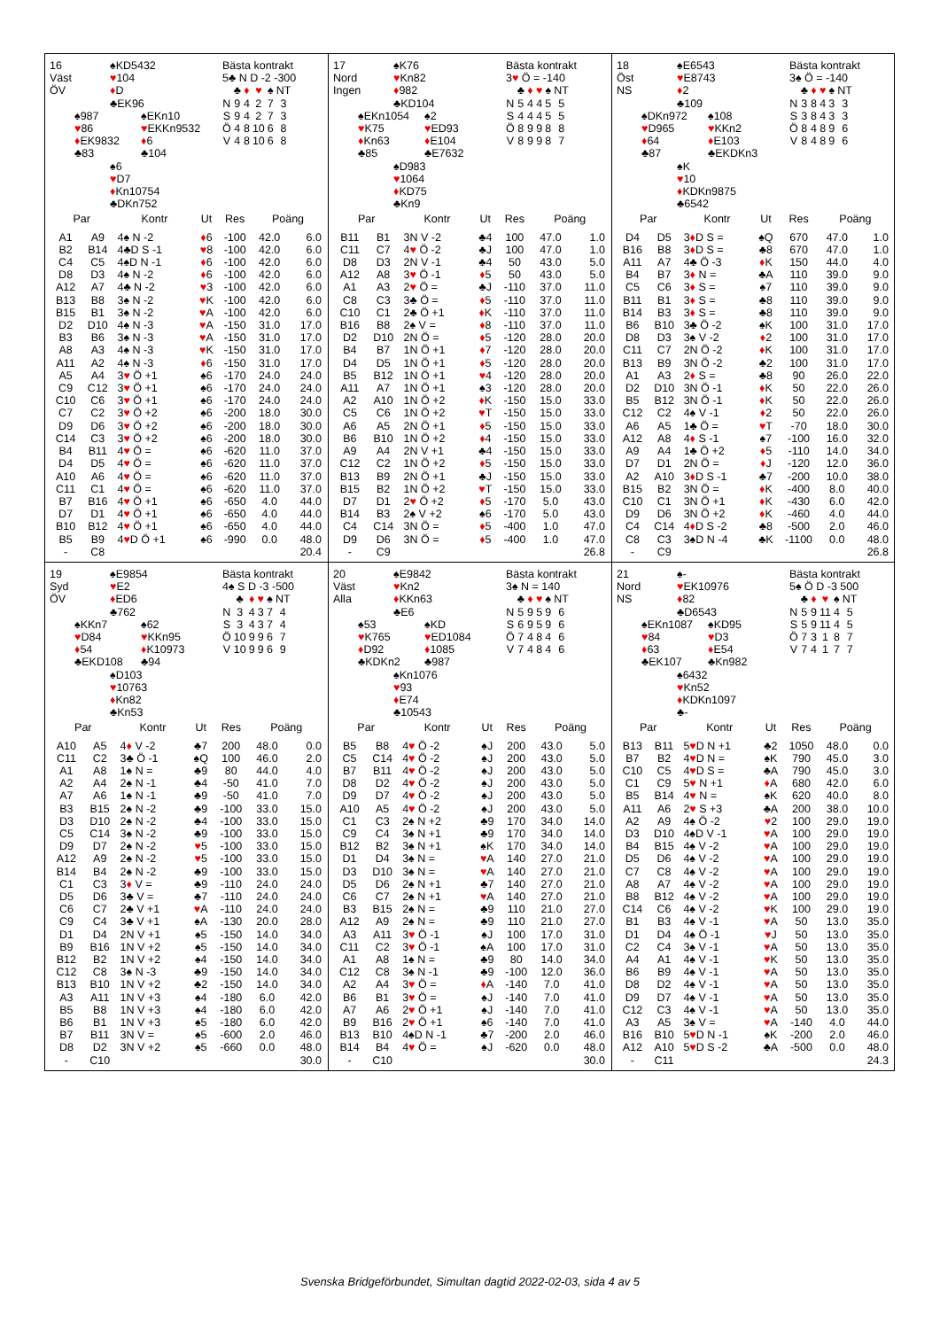16
Väst
ÖV
♠KD5432
♥104
♦D
♣EK96
♠987
♥86
♦EK9832
♣83
♠EKn10
♥EKKn9532
♦6
♣104
♠6
♥D7
♦Kn10754
♣DKn752
Bästa kontrakt
5♣ N D -2 -300
| | ♣ | ♦ | ♥ | ♠ | NT |
| N | 9 | 4 | 2 | 7 | 3 |
| S | 9 | 4 | 2 | 7 | 3 |
| Ö | 4 | 8 | 10 | 6 | 8 |
| V | 4 | 8 | 10 | 6 | 8 |
| Par | | Kontr | Ut | Res | Poäng | |
| --- | --- | --- | --- | --- | --- | --- |
| A1 | A9 | 4♠ N -2 | ♦ 6 | -100 | 42.0 | 6.0 |
| B2 | B14 | 4♣D S -1 | ♥ 8 | -100 | 42.0 | 6.0 |
| C4 | C5 | 4♠D N -1 | ♦ 6 | -100 | 42.0 | 6.0 |
| D8 | D3 | 4♠ N -2 | ♦ 6 | -100 | 42.0 | 6.0 |
| A12 | A7 | 4♣ N -2 | ♥ 3 | -100 | 42.0 | 6.0 |
| B13 | B8 | 3♠ N -2 | ♥ K | -100 | 42.0 | 6.0 |
| B15 | B1 | 3♠ N -2 | ♥ A | -100 | 42.0 | 6.0 |
| D2 | D10 | 4♠ N -3 | ♥ A | -150 | 31.0 | 17.0 |
| B3 | B6 | 3♠ N -3 | ♥ A | -150 | 31.0 | 17.0 |
| A8 | A3 | 4♠ N -3 | ♥ K | -150 | 31.0 | 17.0 |
| A11 | A2 | 4♠ N -3 | ♦ 6 | -150 | 31.0 | 17.0 |
| A5 | A4 | 3 ♥ Ö +1 | ♠6 | -170 | 24.0 | 24.0 |
| C9 | C12 | 3 ♥ Ö +1 | ♠6 | -170 | 24.0 | 24.0 |
| C10 | C6 | 3 ♥ Ö +1 | ♠6 | -170 | 24.0 | 24.0 |
| C7 | C2 | 3 ♥ Ö +2 | ♠6 | -200 | 18.0 | 30.0 |
| D9 | D6 | 3 ♥ Ö +2 | ♠6 | -200 | 18.0 | 30.0 |
| C14 | C3 | 3 ♥ Ö +2 | ♠6 | -200 | 18.0 | 30.0 |
| B4 | B11 | 4 ♥ Ö = | ♠6 | -620 | 11.0 | 37.0 |
| D4 | D5 | 4 ♥ Ö = | ♠6 | -620 | 11.0 | 37.0 |
| A10 | A6 | 4 ♥ Ö = | ♠6 | -620 | 11.0 | 37.0 |
| C11 | C1 | 4 ♥ Ö = | ♠6 | -620 | 11.0 | 37.0 |
| B7 | B16 | 4 ♥ Ö +1 | ♠6 | -650 | 4.0 | 44.0 |
| D7 | D1 | 4 ♥ Ö +1 | ♠6 | -650 | 4.0 | 44.0 |
| B10 | B12 | 4 ♥ Ö +1 | ♠6 | -650 | 4.0 | 44.0 |
| B5 | B9 | 4 ♥ D Ö +1 | ♠6 | -990 | 0.0 | 48.0 |
| - | C8 | | | | | 20.4 |
17
Nord
Ingen
♠K76
♥Kn82
♦982
♣KD104
♠EKn1054
♥K75
♦Kn63
♣85
♠2
♥ED93
♦E104
♣E7632
♠D983
♥1064
♦KD75
♣Kn9
Bästa kontrakt
3♥ Ö = -140
| | ♣ | ♦ | ♥ | ♠ | NT |
| N | 5 | 4 | 4 | 5 | 5 |
| S | 4 | 4 | 4 | 5 | 5 |
| Ö | 8 | 9 | 9 | 8 | 8 |
| V | 8 | 9 | 9 | 8 | 7 |
| Par | | Kontr | Ut | Res | Poäng | |
| --- | --- | --- | --- | --- | --- | --- |
| B11 | B1 | 3N V -2 | ♣4 | 100 | 47.0 | 1.0 |
| C11 | C7 | 4 ♥ Ö -2 | ♣J | 100 | 47.0 | 1.0 |
| D8 | D3 | 2N V -1 | ♣4 | 50 | 43.0 | 5.0 |
| A12 | A8 | 3 ♥ Ö -1 | ♦ 5 | 50 | 43.0 | 5.0 |
| A1 | A3 | 2 ♥ Ö = | ♣J | -110 | 37.0 | 11.0 |
| C8 | C3 | 3♣ Ö = | ♦ 5 | -110 | 37.0 | 11.0 |
| C10 | C1 | 2♣ Ö +1 | ♦ K | -110 | 37.0 | 11.0 |
| B16 | B8 | 2♠ V = | ♦ 8 | -110 | 37.0 | 11.0 |
| D2 | D10 | 2N Ö = | ♦ 5 | -120 | 28.0 | 20.0 |
| B4 | B7 | 1N Ö +1 | ♦ 7 | -120 | 28.0 | 20.0 |
| D4 | D5 | 1N Ö +1 | ♦ 5 | -120 | 28.0 | 20.0 |
| B5 | B12 | 1N Ö +1 | ♥ 4 | -120 | 28.0 | 20.0 |
| A11 | A7 | 1N Ö +1 | ♠3 | -120 | 28.0 | 20.0 |
| A2 | A10 | 1N Ö +2 | ♦ K | -150 | 15.0 | 33.0 |
| C5 | C6 | 1N Ö +2 | ♥ T | -150 | 15.0 | 33.0 |
| A6 | A5 | 2N Ö +1 | ♦ 5 | -150 | 15.0 | 33.0 |
| B6 | B10 | 1N Ö +2 | ♦ 4 | -150 | 15.0 | 33.0 |
| A9 | A4 | 2N V +1 | ♣4 | -150 | 15.0 | 33.0 |
| C12 | C2 | 1N Ö +2 | ♦ 5 | -150 | 15.0 | 33.0 |
| B13 | B9 | 2N Ö +1 | ♣J | -150 | 15.0 | 33.0 |
| B15 | B2 | 1N Ö +2 | ♥ T | -150 | 15.0 | 33.0 |
| D7 | D1 | 2 ♥ Ö +2 | ♦ 5 | -170 | 5.0 | 43.0 |
| B14 | B3 | 2♠ V +2 | ♠6 | -170 | 5.0 | 43.0 |
| C4 | C14 | 3N Ö = | ♦ 5 | -400 | 1.0 | 47.0 |
| D9 | D6 | 3N Ö = | ♦ 5 | -400 | 1.0 | 47.0 |
| - | C9 | | | | | 26.8 |
18
Öst
NS
♠E6543
♥E8743
♦2
♣109
♠DKn972
♥D965
♦64
♣87
♠108
♥KKn2
♦E103
♣EKDKn3
♠K
♥10
♦KDKn9875
♣6542
Bästa kontrakt
3♠ Ö = -140
| | ♣ | ♦ | ♥ | ♠ | NT |
| N | 3 | 8 | 4 | 3 | 3 |
| S | 3 | 8 | 4 | 3 | 3 |
| Ö | 8 | 4 | 8 | 9 | 6 |
| V | 8 | 4 | 8 | 9 | 6 |
| Par | | Kontr | Ut | Res | Poäng | |
| --- | --- | --- | --- | --- | --- | --- |
| D4 | D5 | 3 ♦ D S = | ♠Q | 670 | 47.0 | 1.0 |
| B16 | B8 | 3 ♦ D S = | ♣8 | 670 | 47.0 | 1.0 |
| A11 | A7 | 4♣ Ö -3 | ♦ K | 150 | 44.0 | 4.0 |
| B4 | B7 | 3 ♦ N = | ♣A | 110 | 39.0 | 9.0 |
| C5 | C6 | 3 ♦ S = | ♠7 | 110 | 39.0 | 9.0 |
| B11 | B1 | 3 ♦ S = | ♣8 | 110 | 39.0 | 9.0 |
| B14 | B3 | 3 ♦ S = | ♣8 | 110 | 39.0 | 9.0 |
| B6 | B10 | 3♣ Ö -2 | ♠K | 100 | 31.0 | 17.0 |
| D8 | D3 | 3♠ V -2 | ♦ 2 | 100 | 31.0 | 17.0 |
| C11 | C7 | 2N Ö -2 | ♦ K | 100 | 31.0 | 17.0 |
| B13 | B9 | 3N Ö -2 | ♣2 | 100 | 31.0 | 17.0 |
| A1 | A3 | 2 ♦ S = | ♣8 | 90 | 26.0 | 22.0 |
| D2 | D10 | 3N Ö -1 | ♦ K | 50 | 22.0 | 26.0 |
| B5 | B12 | 3N Ö -1 | ♦ K | 50 | 22.0 | 26.0 |
| C12 | C2 | 4♠ V -1 | ♦ 2 | 50 | 22.0 | 26.0 |
| A6 | A5 | 1♣ Ö = | ♥ T | -70 | 18.0 | 30.0 |
| A12 | A8 | 4 ♦ S -1 | ♠7 | -100 | 16.0 | 32.0 |
| A9 | A4 | 1♣ Ö +2 | ♦ 5 | -110 | 14.0 | 34.0 |
| D7 | D1 | 2N Ö = | ♦ J | -120 | 12.0 | 36.0 |
| A2 | A10 | 3 ♦ D S -1 | ♣7 | -200 | 10.0 | 38.0 |
| B15 | B2 | 3N Ö = | ♦ K | -400 | 8.0 | 40.0 |
| C10 | C1 | 3N Ö +1 | ♦ K | -430 | 6.0 | 42.0 |
| D9 | D6 | 3N Ö +2 | ♦ K | -460 | 4.0 | 44.0 |
| C4 | C14 | 4 ♦ D S -2 | ♣8 | -500 | 2.0 | 46.0 |
| C8 | C3 | 3♠D N -4 | ♣K | -1100 | 0.0 | 48.0 |
| - | C9 | | | | | 26.8 |
19
Syd
ÖV
♠E9854
♥E2
♦ED6
♣762
♠KKn7
♥D84
♦54
♣EKD108
♠62
♥KKn95
♦K10973
♣94
♠D103
♥10763
♦Kn82
♣Kn53
Bästa kontrakt
4♠ S D -3 -500
| | ♣ | ♦ | ♥ | ♠ | NT |
| N | 3 | 4 | 3 | 7 | 4 |
| S | 3 | 4 | 3 | 7 | 4 |
| Ö | 10 | 9 | 9 | 6 | 7 |
| V | 10 | 9 | 9 | 6 | 9 |
| Par | | Kontr | Ut | Res | Poäng | |
| --- | --- | --- | --- | --- | --- | --- |
| A10 | A5 | 4 ♦ V -2 | ♣7 | 200 | 48.0 | 0.0 |
| C11 | C2 | 3♣ Ö -1 | ♠Q | 100 | 46.0 | 2.0 |
| A1 | A8 | 1♠ N = | ♣9 | 80 | 44.0 | 4.0 |
| A2 | A4 | 2♠ N -1 | ♣4 | -50 | 41.0 | 7.0 |
| A7 | A6 | 1♠ N -1 | ♣9 | -50 | 41.0 | 7.0 |
| B3 | B15 | 2♠ N -2 | ♣9 | -100 | 33.0 | 15.0 |
| D3 | D10 | 2♠ N -2 | ♣4 | -100 | 33.0 | 15.0 |
| C5 | C14 | 3♠ N -2 | ♣9 | -100 | 33.0 | 15.0 |
| D9 | D7 | 2♠ N -2 | ♥ 5 | -100 | 33.0 | 15.0 |
| A12 | A9 | 2♠ N -2 | ♥ 5 | -100 | 33.0 | 15.0 |
| B14 | B4 | 2♠ N -2 | ♣9 | -100 | 33.0 | 15.0 |
| C1 | C3 | 3 ♦ V = | ♣9 | -110 | 24.0 | 24.0 |
| D5 | D6 | 3♣ V = | ♣7 | -110 | 24.0 | 24.0 |
| C6 | C7 | 2♣ V +1 | ♥ A | -110 | 24.0 | 24.0 |
| C9 | C4 | 3♣ V +1 | ♠A | -130 | 20.0 | 28.0 |
| D1 | D4 | 2N V +1 | ♠5 | -150 | 14.0 | 34.0 |
| B9 | B16 | 1N V +2 | ♠5 | -150 | 14.0 | 34.0 |
| B12 | B2 | 1N V +2 | ♠4 | -150 | 14.0 | 34.0 |
| C12 | C8 | 3♠ N -3 | ♣9 | -150 | 14.0 | 34.0 |
| B13 | B10 | 1N V +2 | ♣2 | -150 | 14.0 | 34.0 |
| A3 | A11 | 1N V +3 | ♠4 | -180 | 6.0 | 42.0 |
| B5 | B8 | 1N V +3 | ♠4 | -180 | 6.0 | 42.0 |
| B6 | B1 | 1N V +3 | ♠5 | -180 | 6.0 | 42.0 |
| B7 | B11 | 3N V = | ♠5 | -600 | 2.0 | 46.0 |
| D8 | D2 | 3N V +2 | ♠5 | -660 | 0.0 | 48.0 |
| - | C10 | | | | | 30.0 |
20
Väst
Alla
♠E9842
♥Kn2
♦KKn63
♣E6
♠53
♥K765
♦D92
♣KDKn2
♠KD
♥ED1084
♦1085
♣987
♠Kn1076
♥93
♦E74
♣10543
Bästa kontrakt
3♠ N = 140
| | ♣ | ♦ | ♥ | ♠ | NT |
| N | 5 | 9 | 5 | 9 | 6 |
| S | 6 | 9 | 5 | 9 | 6 |
| Ö | 7 | 4 | 8 | 4 | 6 |
| V | 7 | 4 | 8 | 4 | 6 |
| Par | | Kontr | Ut | Res | Poäng | |
| --- | --- | --- | --- | --- | --- | --- |
| B5 | B8 | 4 ♥ Ö -2 | ♠J | 200 | 43.0 | 5.0 |
| C5 | C14 | 4 ♥ Ö -2 | ♠J | 200 | 43.0 | 5.0 |
| B7 | B11 | 4 ♥ Ö -2 | ♠J | 200 | 43.0 | 5.0 |
| D8 | D2 | 4 ♥ Ö -2 | ♠J | 200 | 43.0 | 5.0 |
| D9 | D7 | 4 ♥ Ö -2 | ♠J | 200 | 43.0 | 5.0 |
| A10 | A5 | 4 ♥ Ö -2 | ♠J | 200 | 43.0 | 5.0 |
| C1 | C3 | 2♠ N +2 | ♣9 | 170 | 34.0 | 14.0 |
| C9 | C4 | 3♠ N +1 | ♣9 | 170 | 34.0 | 14.0 |
| B12 | B2 | 3♠ N +1 | ♠K | 170 | 34.0 | 14.0 |
| D1 | D4 | 3♠ N = | ♥ A | 140 | 27.0 | 21.0 |
| D3 | D10 | 3♠ N = | ♥ A | 140 | 27.0 | 21.0 |
| D5 | D6 | 2♠ N +1 | ♣7 | 140 | 27.0 | 21.0 |
| C6 | C7 | 2♠ N +1 | ♥ A | 140 | 27.0 | 21.0 |
| B3 | B15 | 2♠ N = | ♣9 | 110 | 21.0 | 27.0 |
| A12 | A9 | 2♠ N = | ♣9 | 110 | 21.0 | 27.0 |
| A3 | A11 | 3 ♥ Ö -1 | ♠J | 100 | 17.0 | 31.0 |
| C11 | C2 | 3 ♥ Ö -1 | ♠A | 100 | 17.0 | 31.0 |
| A1 | A8 | 1♠ N = | ♣9 | 80 | 14.0 | 34.0 |
| C12 | C8 | 3♠ N -1 | ♣9 | -100 | 12.0 | 36.0 |
| A2 | A4 | 3 ♥ Ö = | ♦ A | -140 | 7.0 | 41.0 |
| B6 | B1 | 3 ♥ Ö = | ♠J | -140 | 7.0 | 41.0 |
| A7 | A6 | 2 ♥ Ö +1 | ♠J | -140 | 7.0 | 41.0 |
| B9 | B16 | 2 ♥ Ö +1 | ♠6 | -140 | 7.0 | 41.0 |
| B13 | B10 | 4♠D N -1 | ♣7 | -200 | 2.0 | 46.0 |
| B14 | B4 | 4 ♥ Ö = | ♠J | -620 | 0.0 | 48.0 |
| - | C10 | | | | | 30.0 |
21
Nord
NS
♠-
♥EK10976
♦82
♣D6543
♠EKn1087
♥84
♦63
♣EK107
♠KD95
♥D3
♦E54
♣Kn982
♠6432
♥Kn52
♦KDKn1097
♣-
Bästa kontrakt
5♠ Ö D -3 500
| | ♣ | ♦ | ♥ | ♠ | NT |
| N | 5 | 9 | 11 | 4 | 5 |
| S | 5 | 9 | 11 | 4 | 5 |
| Ö | 7 | 3 | 1 | 8 | 7 |
| V | 7 | 4 | 1 | 7 | 7 |
| Par | | Kontr | Ut | Res | Poäng | |
| --- | --- | --- | --- | --- | --- | --- |
| B13 | B11 | 5 ♥ D N +1 | ♣2 | 1050 | 48.0 | 0.0 |
| B7 | B2 | 4 ♥ D N = | ♠K | 790 | 45.0 | 3.0 |
| C10 | C5 | 4 ♥ D S = | ♣A | 790 | 45.0 | 3.0 |
| C1 | C9 | 5 ♥ N +1 | ♦ A | 680 | 42.0 | 6.0 |
| B5 | B14 | 4 ♥ N = | ♠K | 620 | 40.0 | 8.0 |
| A11 | A6 | 2 ♥ S +3 | ♣A | 200 | 38.0 | 10.0 |
| A2 | A9 | 4♠ Ö -2 | ♥ 2 | 100 | 29.0 | 19.0 |
| D3 | D10 | 4♠D V -1 | ♥ A | 100 | 29.0 | 19.0 |
| B4 | B15 | 4♠ V -2 | ♥ A | 100 | 29.0 | 19.0 |
| D5 | D6 | 4♠ V -2 | ♥ A | 100 | 29.0 | 19.0 |
| C7 | C8 | 4♠ V -2 | ♥ A | 100 | 29.0 | 19.0 |
| A8 | A7 | 4♠ V -2 | ♥ A | 100 | 29.0 | 19.0 |
| B8 | B12 | 4♠ V -2 | ♥ A | 100 | 29.0 | 19.0 |
| C14 | C6 | 4♠ V -2 | ♥ K | 100 | 29.0 | 19.0 |
| B1 | B3 | 4♠ V -1 | ♥ A | 50 | 13.0 | 35.0 |
| D1 | D4 | 4♠ Ö -1 | ♥ J | 50 | 13.0 | 35.0 |
| C2 | C4 | 3♠ V -1 | ♥ A | 50 | 13.0 | 35.0 |
| A4 | A1 | 4♠ V -1 | ♥ K | 50 | 13.0 | 35.0 |
| B6 | B9 | 4♠ V -1 | ♥ A | 50 | 13.0 | 35.0 |
| D8 | D2 | 4♠ V -1 | ♥ A | 50 | 13.0 | 35.0 |
| D9 | D7 | 4♠ V -1 | ♥ A | 50 | 13.0 | 35.0 |
| C12 | C3 | 4♠ V -1 | ♥ A | 50 | 13.0 | 35.0 |
| A3 | A5 | 3♠ V = | ♥ A | -140 | 4.0 | 44.0 |
| B16 | B10 | 5 ♥ D N -1 | ♠K | -200 | 2.0 | 46.0 |
| A12 | A10 | 5 ♥ D S -2 | ♣A | -500 | 0.0 | 48.0 |
| - | C11 | | | | | 24.3 |
Svenska Bridgeförbundet, Simultan dagtid 2022-02-03, sida 4 av 5